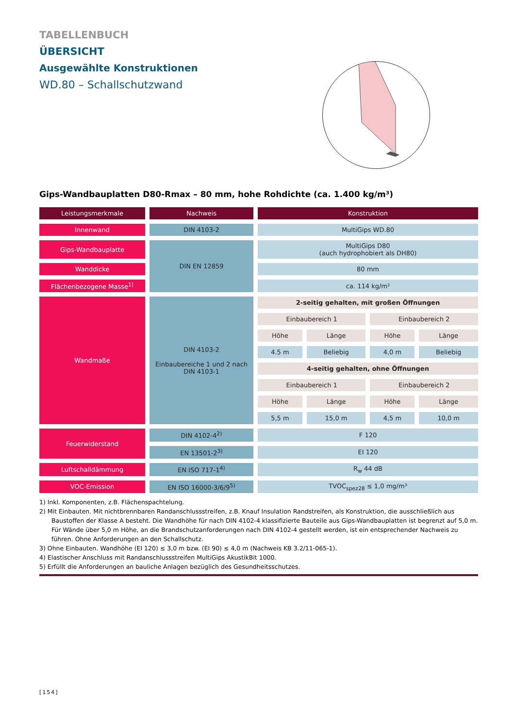TABELLENBUCH
ÜBERSICHT
Ausgewählte Konstruktionen
WD.80 – Schallschutzwand
Gips-Wandbauplatten D80-Rmax – 80 mm, hohe Rohdichte (ca. 1.400 kg/m³)
| Leistungsmerkmale | Nachweis | Konstruktion | | | |
| --- | --- | --- | --- | --- | --- |
| Innenwand | DIN 4103-2 | MultiGips WD.80 | | | |
| Gips-Wandbauplatte | DIN EN 12859 | MultiGips D80 (auch hydrophobiert als DH80) | | | |
| Wanddicke | | 80 mm | | | |
| Flächenbezogene Masse<sup>1)</sup> | | ca. 114 kg/m² | | | |
| Wandmaße | DIN 4103-2 Einbaubereiche 1 und 2 nach DIN 4103-1 | 2-seitig gehalten, mit großen Öffnungen | | | |
| | | Einbaubereich 1 | | Einbaubereich 2 | |
| | | Höhe | Länge | Höhe | Länge |
| | | 4.5 m | Beliebig | 4,0 m | Beliebig |
| | | 4-seitig gehalten, ohne Öffnungen | | | |
| | | Einbaubereich 1 | | Einbaubereich 2 | |
| | | Höhe | Länge | Höhe | Länge |
| | | 5,5 m | 15,0 m | 4,5 m | 10,0 m |
| Feuerwiderstand | DIN 4102-4<sup>2)</sup> | F 120 | | | |
| | EN 13501-2<sup>3)</sup> | EI 120 | | | |
| Luftschalldämmung | EN ISO 717-1<sup>4)</sup> | R<sub>w</sub> 44 dB | | | |
| VOC-Emission | EN ISO 16000-3/6/9<sup>5)</sup> | TVOC<sub>spez28</sub> ≤ 1,0 mg/m³ | | | |
1) Inkl. Komponenten, z.B. Flächenspachtelung.
2) Mit Einbauten. Mit nichtbrennbaren Randanschlussstreifen, z.B. Knauf Insulation Randstreifen, als Konstruktion, die ausschließlich aus Baustoffen der Klasse A besteht. Die Wandhöhe für nach DIN 4102-4 klassifizierte Bauteile aus Gips-Wandbauplatten ist begrenzt auf 5,0 m. Für Wände über 5,0 m Höhe, an die Brandschutzanforderungen nach DIN 4102-4 gestellt werden, ist ein entsprechender Nachweis zu führen. Ohne Anforderungen an den Schallschutz.
3) Ohne Einbauten. Wandhöhe (EI 120) ≤ 3,0 m bzw. (EI 90) ≤ 4,0 m (Nachweis KB 3.2/11-065-1).
4) Elastischer Anschluss mit Randanschlussstreifen MultiGips AkustikBit 1000.
5) Erfüllt die Anforderungen an bauliche Anlagen bezüglich des Gesundheitsschutzes.
[154]